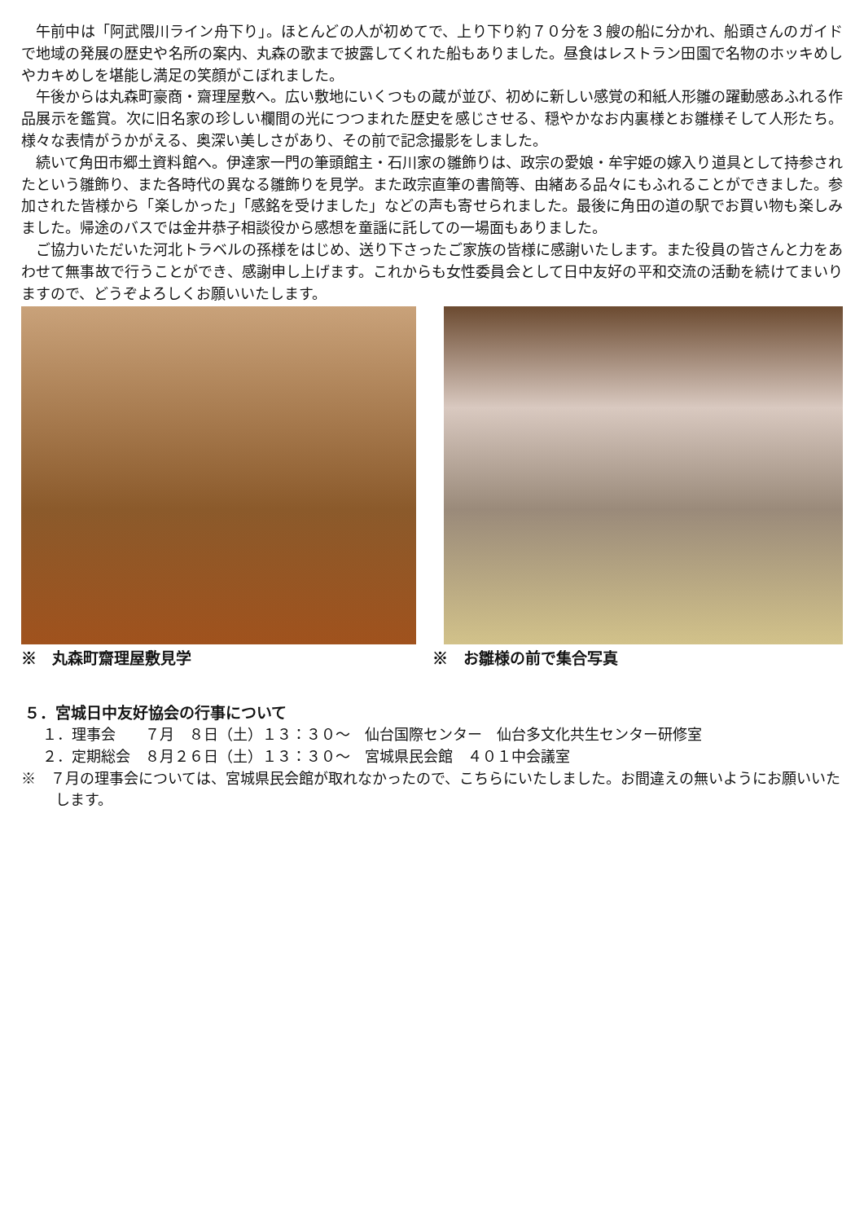午前中は「阿武隈川ライン舟下り」。ほとんどの人が初めてで、上り下り約７０分を３艘の船に分かれ、船頭さんのガイドで地域の発展の歴史や名所の案内、丸森の歌まで披露してくれた船もありました。昼食はレストラン田園で名物のホッキめしやカキめしを堪能し満足の笑顔がこぼれました。
午後からは丸森町豪商・齋理屋敷へ。広い敷地にいくつもの蔵が並び、初めに新しい感覚の和紙人形雛の躍動感あふれる作品展示を鑑賞。次に旧名家の珍しい欄間の光につつまれた歴史を感じさせる、穏やかなお内裏様とお雛様そして人形たち。様々な表情がうかがえる、奥深い美しさがあり、その前で記念撮影をしました。
続いて角田市郷土資料館へ。伊達家一門の筆頭館主・石川家の雛飾りは、政宗の愛娘・牟宇姫の嫁入り道具として持参されたという雛飾り、また各時代の異なる雛飾りを見学。また政宗直筆の書簡等、由緒ある品々にもふれることができました。参加された皆様から「楽しかった」「感銘を受けました」などの声も寄せられました。最後に角田の道の駅でお買い物も楽しみました。帰途のバスでは金井恭子相談役から感想を童謡に託しての一場面もありました。
ご協力いただいた河北トラベルの孫様をはじめ、送り下さったご家族の皆様に感謝いたします。また役員の皆さんと力をあわせて無事故で行うことができ、感謝申し上げます。これからも女性委員会として日中友好の平和交流の活動を続けてまいりますので、どうぞよろしくお願いいたします。
※　丸森町齋理屋敷見学 ※　お雛様の前で集合写真
５．宮城日中友好協会の行事について
１．理事会　　７月　８日（土）１３：３０～　仙台国際センター　仙台多文化共生センター研修室
２．定期総会　８月２６日（土）１３：３０～　宮城県民会館　４０１中会議室
※　７月の理事会については、宮城県民会館が取れなかったので、こちらにいたしました。お間違えの無いようにお願いいたします。